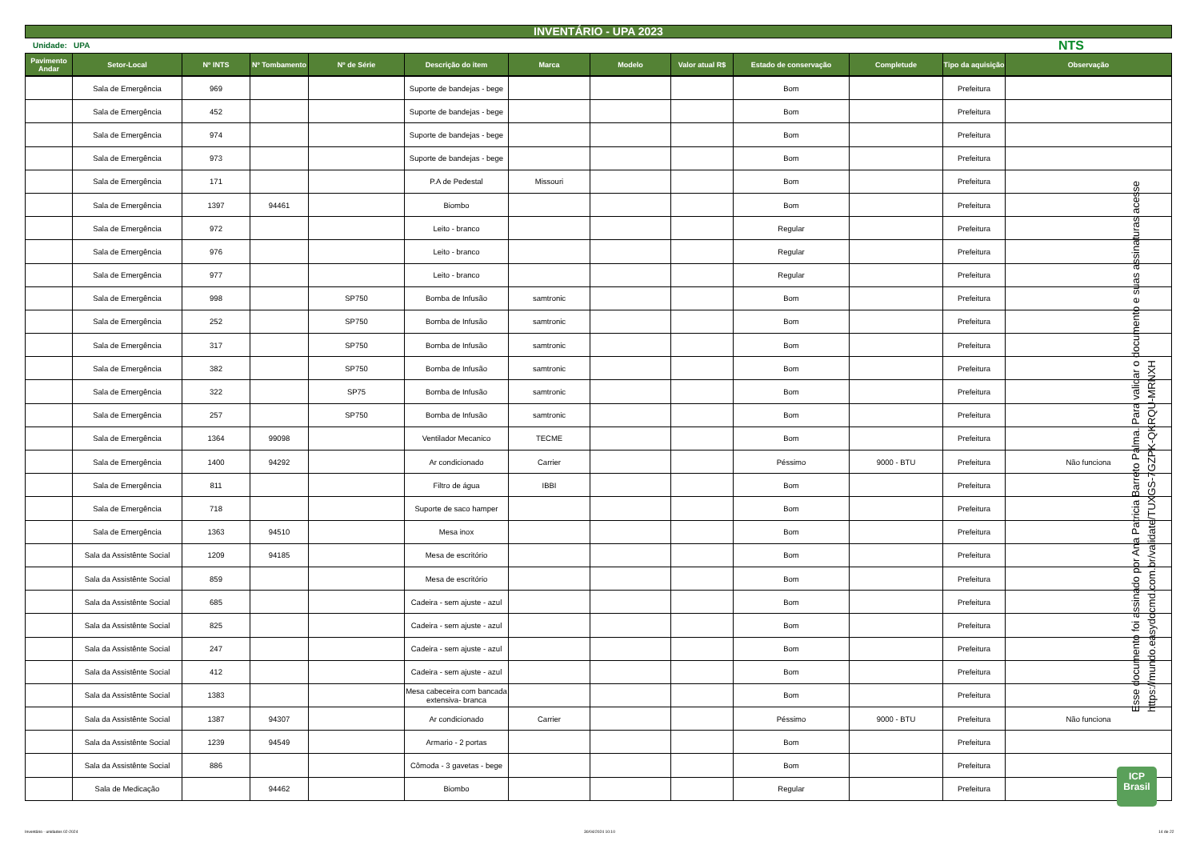INVENTÁRIO - UPA 2023
Unidade: UPA NTS
| Pavimento Andar | Setor-Local | Nº INTS | Nº Tombamento | Nº de Série | Descrição do item | Marca | Modelo | Valor atual R$ | Estado de conservação | Completude | Tipo da aquisição | Observação |
| --- | --- | --- | --- | --- | --- | --- | --- | --- | --- | --- | --- | --- |
| | Sala de Emergência | 969 | | | Suporte de bandejas - bege | | | | Bom | | Prefeitura | |
| | Sala de Emergência | 452 | | | Suporte de bandejas - bege | | | | Bom | | Prefeitura | |
| | Sala de Emergência | 974 | | | Suporte de bandejas - bege | | | | Bom | | Prefeitura | |
| | Sala de Emergência | 973 | | | Suporte de bandejas - bege | | | | Bom | | Prefeitura | |
| | Sala de Emergência | 171 | | | P.A de Pedestal | Missouri | | | Bom | | Prefeitura | |
| | Sala de Emergência | 1397 | 94461 | | Biombo | | | | Bom | | Prefeitura | |
| | Sala de Emergência | 972 | | | Leito - branco | | | | Regular | | Prefeitura | |
| | Sala de Emergência | 976 | | | Leito - branco | | | | Regular | | Prefeitura | |
| | Sala de Emergência | 977 | | | Leito - branco | | | | Regular | | Prefeitura | |
| | Sala de Emergência | 998 | | SP750 | Bomba de Infusão | samtronic | | | Bom | | Prefeitura | |
| | Sala de Emergência | 252 | | SP750 | Bomba de Infusão | samtronic | | | Bom | | Prefeitura | |
| | Sala de Emergência | 317 | | SP750 | Bomba de Infusão | samtronic | | | Bom | | Prefeitura | |
| | Sala de Emergência | 382 | | SP750 | Bomba de Infusão | samtronic | | | Bom | | Prefeitura | |
| | Sala de Emergência | 322 | | SP75 | Bomba de Infusão | samtronic | | | Bom | | Prefeitura | |
| | Sala de Emergência | 257 | | SP750 | Bomba de Infusão | samtronic | | | Bom | | Prefeitura | |
| | Sala de Emergência | 1364 | 99098 | | Ventilador Mecanico | TECME | | | Bom | | Prefeitura | |
| | Sala de Emergência | 1400 | 94292 | | Ar condicionado | Carrier | | | Péssimo | 9000 - BTU | Prefeitura | Não funciona |
| | Sala de Emergência | 811 | | | Filtro de água | IBBI | | | Bom | | Prefeitura | |
| | Sala de Emergência | 718 | | | Suporte de saco hamper | | | | Bom | | Prefeitura | |
| | Sala de Emergência | 1363 | 94510 | | Mesa inox | | | | Bom | | Prefeitura | |
| | Sala da Assistênte Social | 1209 | 94185 | | Mesa de escritório | | | | Bom | | Prefeitura | |
| | Sala da Assistênte Social | 859 | | | Mesa de escritório | | | | Bom | | Prefeitura | |
| | Sala da Assistênte Social | 685 | | | Cadeira - sem ajuste - azul | | | | Bom | | Prefeitura | |
| | Sala da Assistênte Social | 825 | | | Cadeira - sem ajuste - azul | | | | Bom | | Prefeitura | |
| | Sala da Assistênte Social | 247 | | | Cadeira - sem ajuste - azul | | | | Bom | | Prefeitura | |
| | Sala da Assistênte Social | 412 | | | Cadeira - sem ajuste - azul | | | | Bom | | Prefeitura | |
| | Sala da Assistênte Social | 1383 | | | Mesa cabeceira com bancada extensiva- branca | | | | Bom | | Prefeitura | |
| | Sala da Assistênte Social | 1387 | 94307 | | Ar condicionado | Carrier | | | Péssimo | 9000 - BTU | Prefeitura | Não funciona |
| | Sala da Assistênte Social | 1239 | 94549 | | Armario - 2 portas | | | | Bom | | Prefeitura | |
| | Sala da Assistênte Social | 886 | | | Cômoda - 3 gavetas - bege | | | | Bom | | Prefeitura | |
| | Sala de Medicação | | 94462 | | Biombo | | | | Regular | | Prefeitura | |
Esse documento foi assinado por Ana Patricia Barreto Palma. Para validar o documento e suas assinaturas acesse https://mundo.easydocmd.com.br/validate/TUXGS-7GZPK-QKRQU-MRNXH
ICP
Brasil
Inventário - unidades 02-2024 30/04/2024 10:10 14 de 22